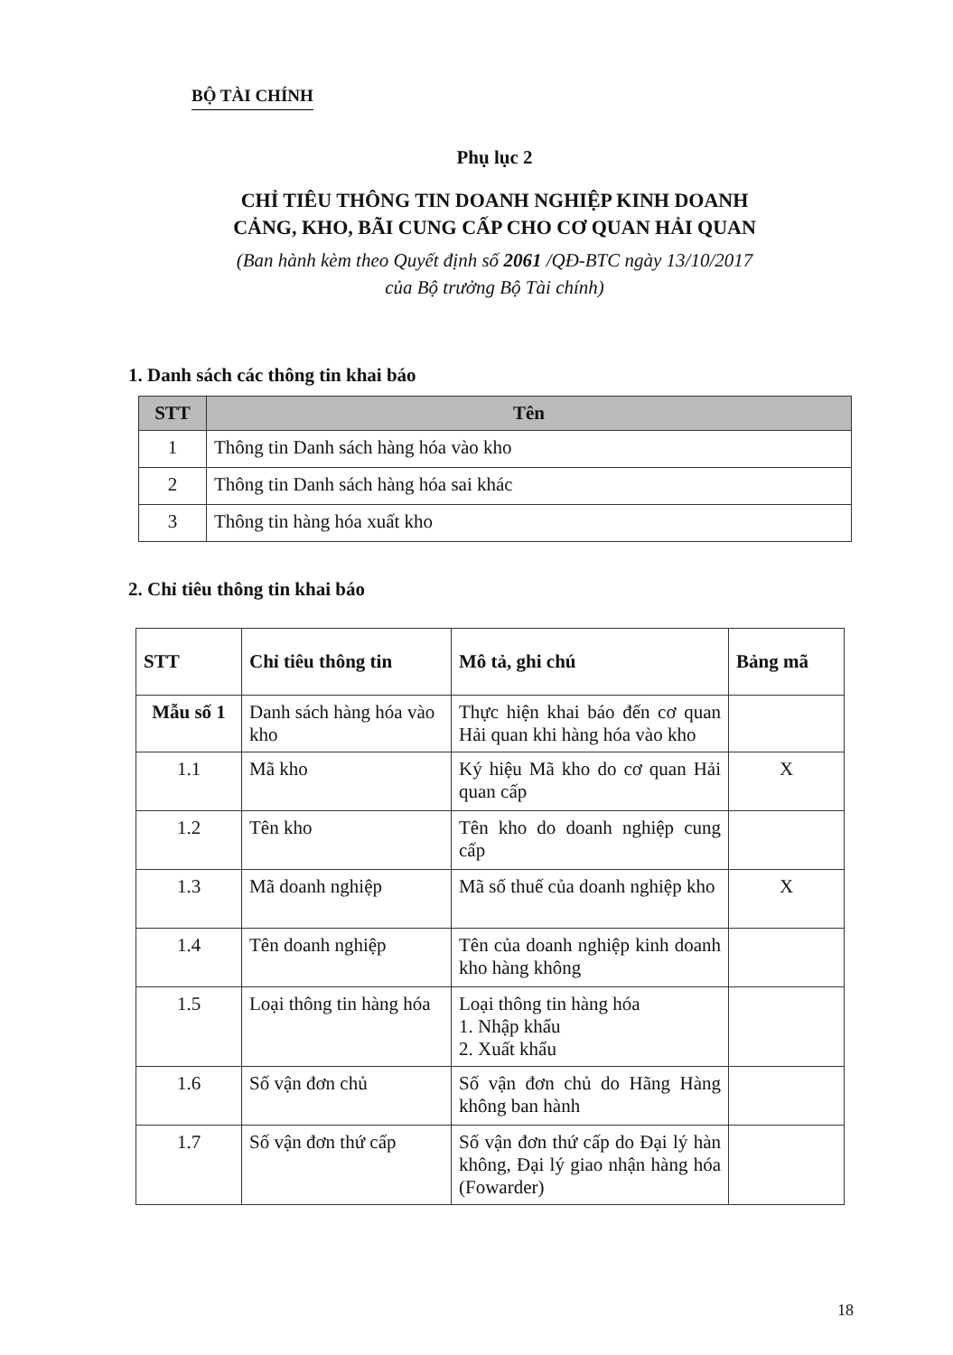BỘ TÀI CHÍNH
Phụ lục 2
CHỈ TIÊU THÔNG TIN DOANH NGHIỆP KINH DOANH
CẢNG, KHO, BÃI CUNG CẤP CHO CƠ QUAN HẢI QUAN
(Ban hành kèm theo Quyết định số 2061 /QĐ-BTC ngày 13/10/2017
của Bộ trưởng Bộ Tài chính)
1. Danh sách các thông tin khai báo
| STT | Tên |
| --- | --- |
| 1 | Thông tin Danh sách hàng hóa vào kho |
| 2 | Thông tin Danh sách hàng hóa sai khác |
| 3 | Thông tin hàng hóa xuất kho |
2. Chỉ tiêu thông tin khai báo
| STT | Chỉ tiêu thông tin | Mô tả, ghi chú | Bảng mã |
| --- | --- | --- | --- |
| Mẫu số 1 | Danh sách hàng hóa vào kho | Thực hiện khai báo đến cơ quan Hải quan khi hàng hóa vào kho | |
| 1.1 | Mã kho | Ký hiệu Mã kho do cơ quan Hải quan cấp | X |
| 1.2 | Tên kho | Tên kho do doanh nghiệp cung cấp | |
| 1.3 | Mã doanh nghiệp | Mã số thuế của doanh nghiệp kho | X |
| 1.4 | Tên doanh nghiệp | Tên của doanh nghiệp kinh doanh kho hàng không | |
| 1.5 | Loại thông tin hàng hóa | Loại thông tin hàng hóa 1. Nhập khẩu 2. Xuất khẩu | |
| 1.6 | Số vận đơn chủ | Số vận đơn chủ do Hãng Hàng không ban hành | |
| 1.7 | Số vận đơn thứ cấp | Số vận đơn thứ cấp do Đại lý hàn không, Đại lý giao nhận hàng hóa (Fowarder) | |
18